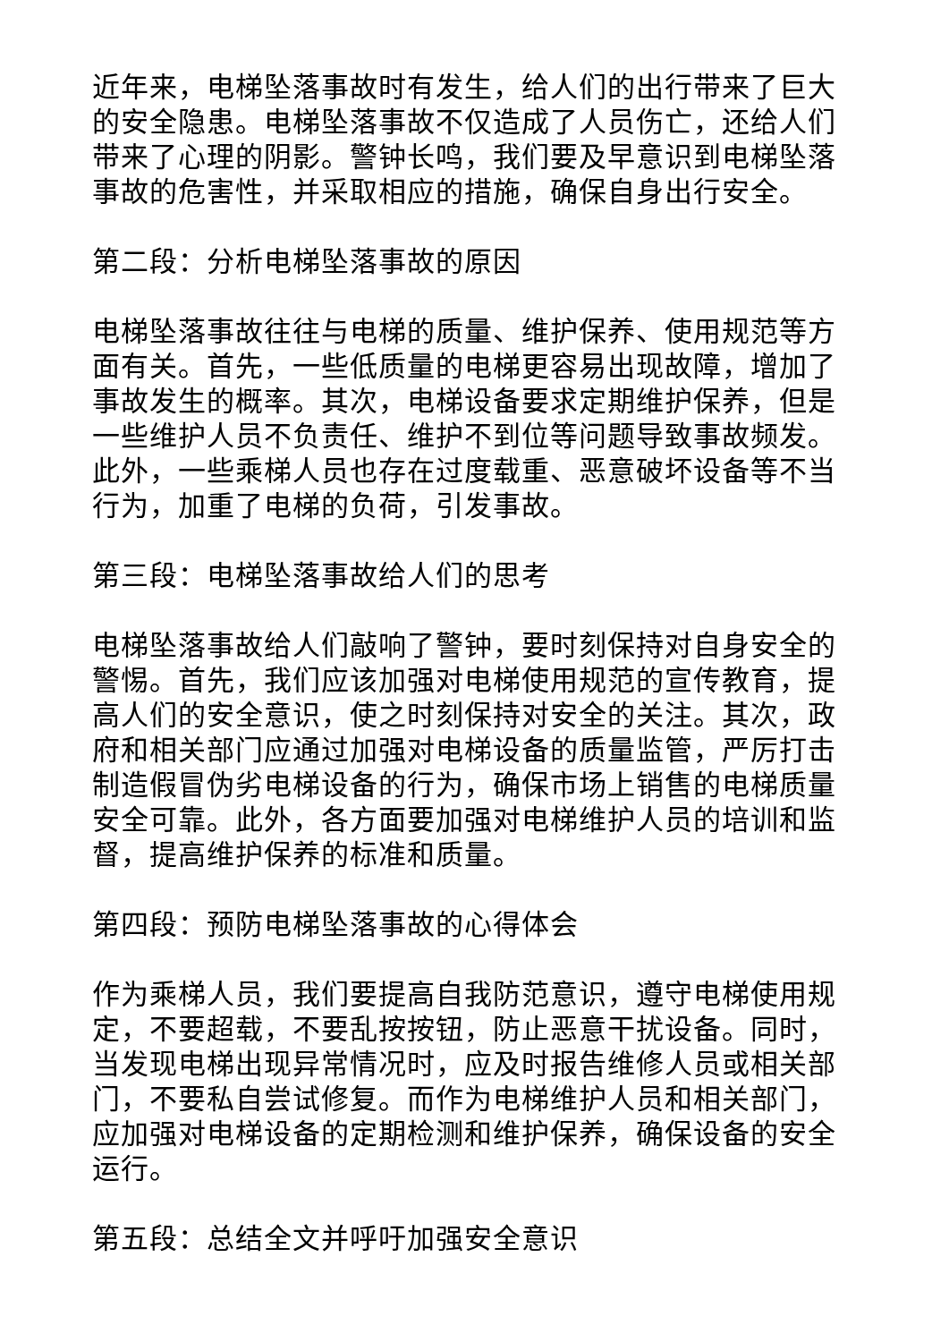近年来，电梯坠落事故时有发生，给人们的出行带来了巨大的安全隐患。电梯坠落事故不仅造成了人员伤亡，还给人们带来了心理的阴影。警钟长鸣，我们要及早意识到电梯坠落事故的危害性，并采取相应的措施，确保自身出行安全。
第二段：分析电梯坠落事故的原因
电梯坠落事故往往与电梯的质量、维护保养、使用规范等方面有关。首先，一些低质量的电梯更容易出现故障，增加了事故发生的概率。其次，电梯设备要求定期维护保养，但是一些维护人员不负责任、维护不到位等问题导致事故频发。此外，一些乘梯人员也存在过度载重、恶意破坏设备等不当行为，加重了电梯的负荷，引发事故。
第三段：电梯坠落事故给人们的思考
电梯坠落事故给人们敲响了警钟，要时刻保持对自身安全的警惕。首先，我们应该加强对电梯使用规范的宣传教育，提高人们的安全意识，使之时刻保持对安全的关注。其次，政府和相关部门应通过加强对电梯设备的质量监管，严厉打击制造假冒伪劣电梯设备的行为，确保市场上销售的电梯质量安全可靠。此外，各方面要加强对电梯维护人员的培训和监督，提高维护保养的标准和质量。
第四段：预防电梯坠落事故的心得体会
作为乘梯人员，我们要提高自我防范意识，遵守电梯使用规定，不要超载，不要乱按按钮，防止恶意干扰设备。同时，当发现电梯出现异常情况时，应及时报告维修人员或相关部门，不要私自尝试修复。而作为电梯维护人员和相关部门，应加强对电梯设备的定期检测和维护保养，确保设备的安全运行。
第五段：总结全文并呼吁加强安全意识